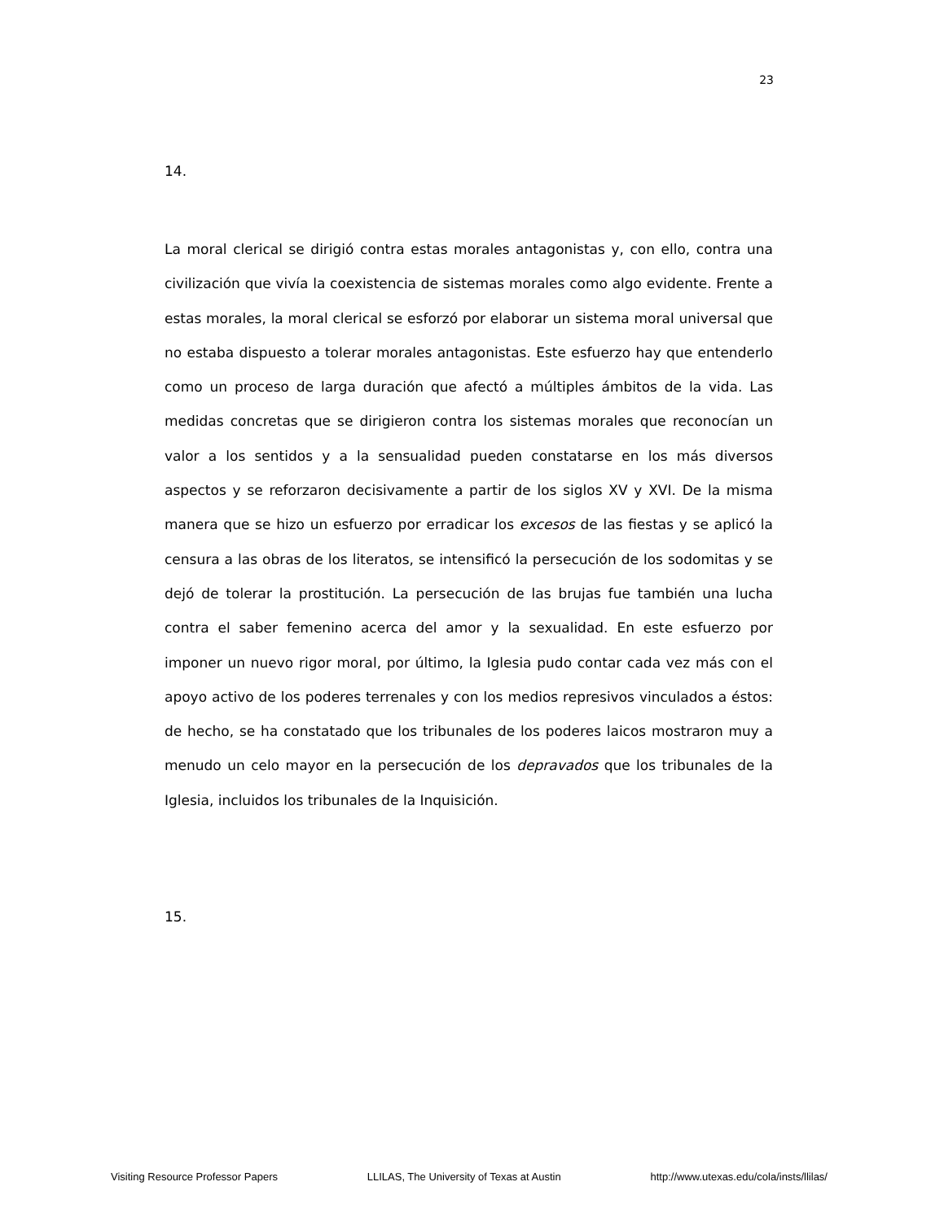23
14.
La moral clerical se dirigió contra estas morales antagonistas y, con ello, contra una civilización que vivía la coexistencia de sistemas morales como algo evidente. Frente a estas morales, la moral clerical se esforzó por elaborar un sistema moral universal que no estaba dispuesto a tolerar morales antagonistas. Este esfuerzo hay que entenderlo como un proceso de larga duración que afectó a múltiples ámbitos de la vida. Las medidas concretas que se dirigieron contra los sistemas morales que reconocían un valor a los sentidos y a la sensualidad pueden constatarse en los más diversos aspectos y se reforzaron decisivamente a partir de los siglos XV y XVI. De la misma manera que se hizo un esfuerzo por erradicar los excesos de las fiestas y se aplicó la censura a las obras de los literatos, se intensificó la persecución de los sodomitas y se dejó de tolerar la prostitución. La persecución de las brujas fue también una lucha contra el saber femenino acerca del amor y la sexualidad. En este esfuerzo por imponer un nuevo rigor moral, por último, la Iglesia pudo contar cada vez más con el apoyo activo de los poderes terrenales y con los medios represivos vinculados a éstos: de hecho, se ha constatado que los tribunales de los poderes laicos mostraron muy a menudo un celo mayor en la persecución de los depravados que los tribunales de la Iglesia, incluidos los tribunales de la Inquisición.
15.
Visiting Resource Professor Papers LLILAS, The University of Texas at Austin http://www.utexas.edu/cola/insts/llilas/